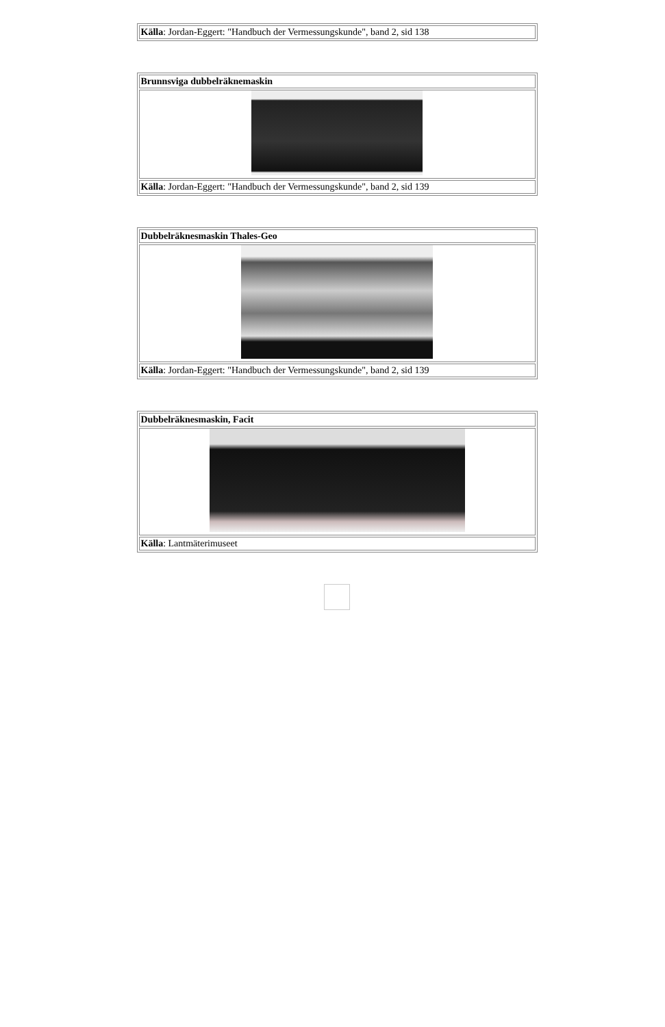| Källa : Jordan-Eggert: "Handbuch der Vermessungskunde", band 2, sid 138 |
| Brunnsviga dubbelräknemaskin |
| Källa : Jordan-Eggert: "Handbuch der Vermessungskunde", band 2, sid 139 |
| Dubbelräknesmaskin Thales-Geo |
| Källa : Jordan-Eggert: "Handbuch der Vermessungskunde", band 2, sid 139 |
| Dubbelräknesmaskin, Facit |
| Källa : Lantmäterimuseet |